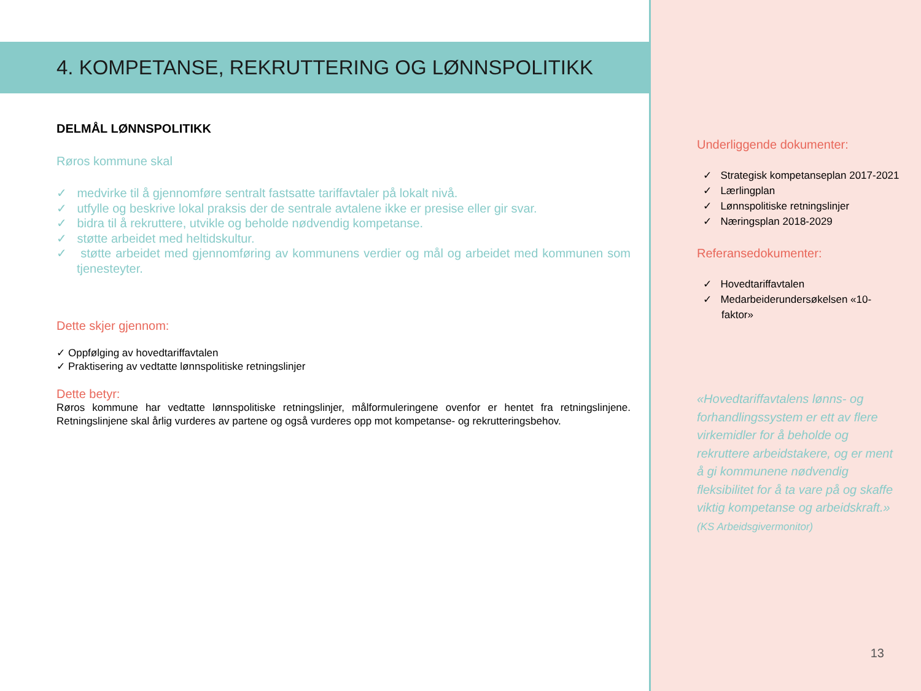4. KOMPETANSE, REKRUTTERING OG LØNNSPOLITIKK
DELMÅL LØNNSPOLITIKK
Røros kommune skal
✓ medvirke til å gjennomføre sentralt fastsatte tariffavtaler på lokalt nivå.
✓ utfylle og beskrive lokal praksis der de sentrale avtalene ikke er presise eller gir svar.
✓ bidra til å rekruttere, utvikle og beholde nødvendig kompetanse.
✓ støtte arbeidet med heltidskultur.
✓ støtte arbeidet med gjennomføring av kommunens verdier og mål og arbeidet med kommunen som tjenesteyter.
Dette skjer gjennom:
✓ Oppfølging av hovedtariffavtalen
✓ Praktisering av vedtatte lønnspolitiske retningslinjer
Dette betyr:
Røros kommune har vedtatte lønnspolitiske retningslinjer, målformuleringene ovenfor er hentet fra retningslinjene. Retningslinjene skal årlig vurderes av partene og også vurderes opp mot kompetanse- og rekrutteringsbehov.
Underliggende dokumenter:
✓ Strategisk kompetanseplan 2017-2021
✓ Lærlingplan
✓ Lønnspolitiske retningslinjer
✓ Næringsplan 2018-2029
Referansedokumenter:
✓ Hovedtariffavtalen
✓ Medarbeiderundersøkelsen «10-faktor»
«Hovedtariffavtalens lønns- og forhandlingssystem er ett av flere virkemidler for å beholde og rekruttere arbeidstakere, og er ment å gi kommunene nødvendig fleksibilitet for å ta vare på og skaffe viktig kompetanse og arbeidskraft.»
(KS Arbeidsgivermonitor)
13